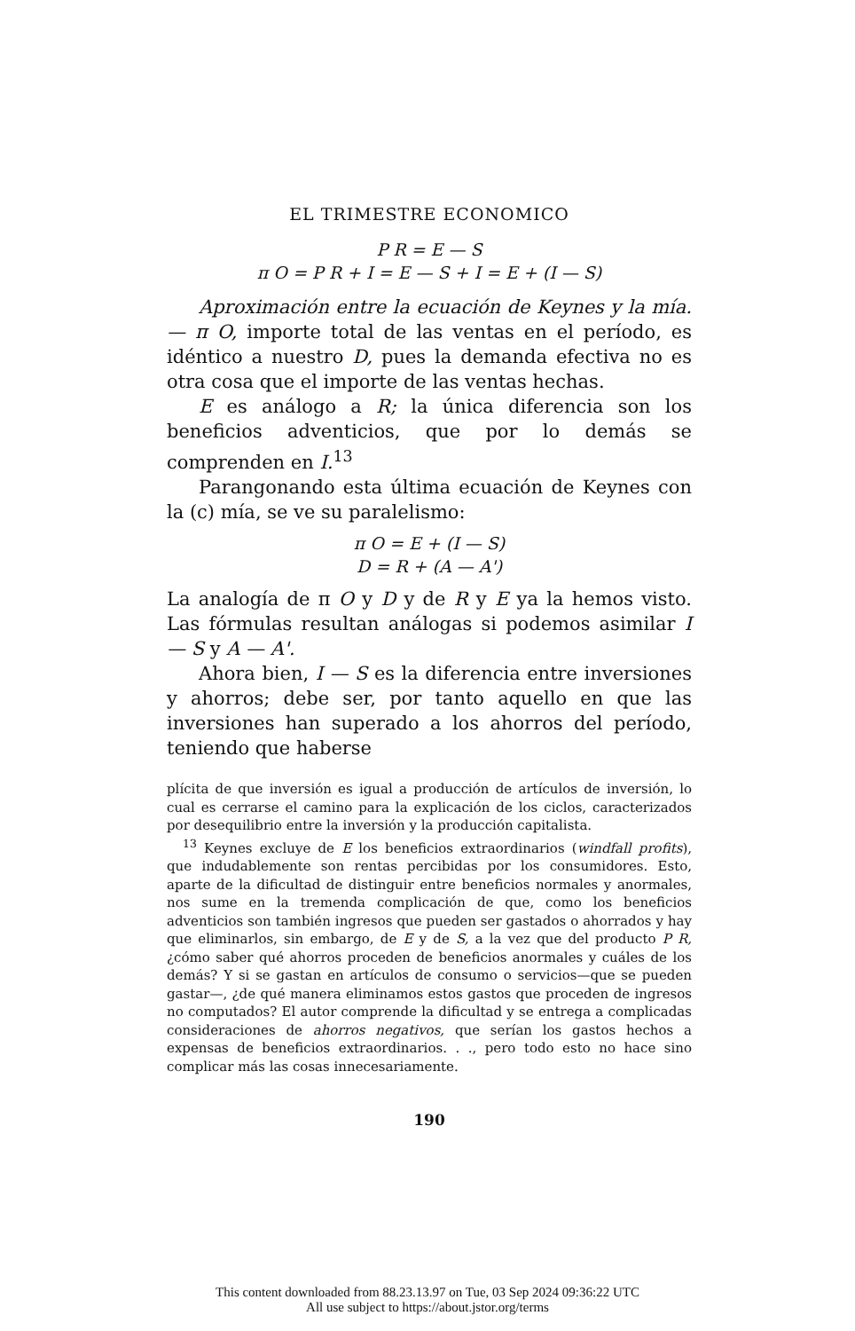EL TRIMESTRE ECONOMICO
P R = E — S
π O = P R + I = E — S + I = E + (I — S)
Aproximación entre la ecuación de Keynes y la mía.— π O, importe total de las ventas en el período, es idéntico a nuestro D, pues la demanda efectiva no es otra cosa que el importe de las ventas hechas.
E es análogo a R; la única diferencia son los beneficios adventicios, que por lo demás se comprenden en I.<sup>13</sup>
Parangonando esta última ecuación de Keynes con la (c) mía, se ve su paralelismo:
π O = E + (I — S)
D = R + (A — A')
La analogía de π O y D y de R y E ya la hemos visto. Las fórmulas resultan análogas si podemos asimilar I — S y A — A'.
Ahora bien, I — S es la diferencia entre inversiones y ahorros; debe ser, por tanto aquello en que las inversiones han superado a los ahorros del período, teniendo que haberse
plícita de que inversión es igual a producción de artículos de inversión, lo cual es cerrarse el camino para la explicación de los ciclos, caracterizados por desequilibrio entre la inversión y la producción capitalista.
<sup>13</sup> Keynes excluye de E los beneficios extraordinarios (windfall profits), que indudablemente son rentas percibidas por los consumidores. Esto, aparte de la dificultad de distinguir entre beneficios normales y anormales, nos sume en la tremenda complicación de que, como los beneficios adventicios son también ingresos que pueden ser gastados o ahorrados y hay que eliminarlos, sin embargo, de E y de S, a la vez que del producto P R, ¿cómo saber qué ahorros proceden de beneficios anormales y cuáles de los demás? Y si se gastan en artículos de consumo o servicios—que se pueden gastar—, ¿de qué manera eliminamos estos gastos que proceden de ingresos no computados? El autor comprende la dificultad y se entrega a complicadas consideraciones de ahorros negativos, que serían los gastos hechos a expensas de beneficios extraordinarios. . ., pero todo esto no hace sino complicar más las cosas innecesariamente.
190
This content downloaded from 88.23.13.97 on Tue, 03 Sep 2024 09:36:22 UTC
All use subject to https://about.jstor.org/terms